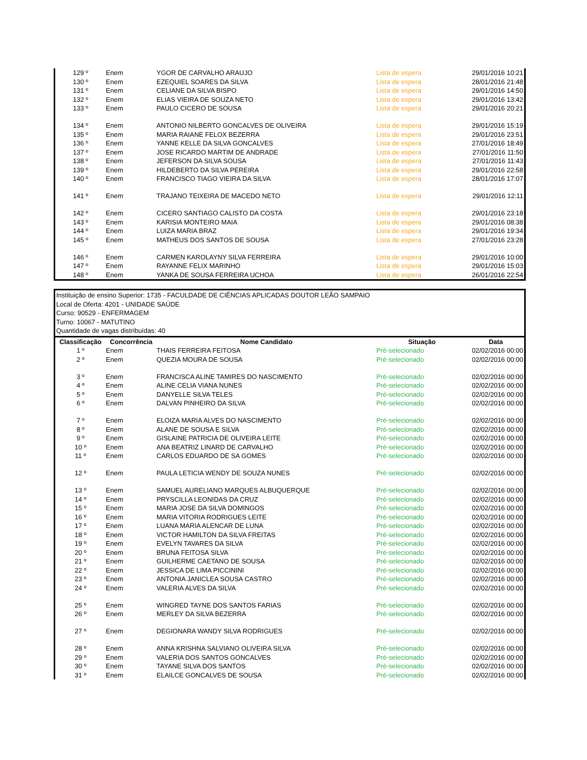| 129 º | Enem | YGOR DE CARVALHO ARAUJO | Lista de espera | 29/01/2016 10:21 |
| 130 º | Enem | EZEQUIEL SOARES DA SILVA | Lista de espera | 28/01/2016 21:48 |
| 131 º | Enem | CELIANE DA SILVA BISPO | Lista de espera | 29/01/2016 14:50 |
| 132 º | Enem | ELIAS VIEIRA DE SOUZA NETO | Lista de espera | 29/01/2016 13:42 |
| 133 º | Enem | PAULO CICERO DE SOUSA | Lista de espera | 29/01/2016 20:21 |
| 134 º | Enem | ANTONIO NILBERTO GONCALVES DE OLIVEIRA | Lista de espera | 29/01/2016 15:19 |
| 135 º | Enem | MARIA RAIANE FELOX BEZERRA | Lista de espera | 29/01/2016 23:51 |
| 136 º | Enem | YANNE KELLE DA SILVA GONCALVES | Lista de espera | 27/01/2016 18:49 |
| 137 º | Enem | JOSE RICARDO MARTIM DE ANDRADE | Lista de espera | 27/01/2016 11:50 |
| 138 º | Enem | JEFERSON DA SILVA SOUSA | Lista de espera | 27/01/2016 11:43 |
| 139 º | Enem | HILDEBERTO DA SILVA PEREIRA | Lista de espera | 29/01/2016 22:58 |
| 140 º | Enem | FRANCISCO TIAGO VIEIRA DA SILVA | Lista de espera | 28/01/2016 17:07 |
| 141 º | Enem | TRAJANO TEIXEIRA DE MACEDO NETO | Lista de espera | 29/01/2016 12:11 |
| 142 º | Enem | CICERO SANTIAGO CALISTO DA COSTA | Lista de espera | 29/01/2016 23:18 |
| 143 º | Enem | KARISIA MONTEIRO MAIA | Lista de espera | 29/01/2016 08:38 |
| 144 º | Enem | LUIZA MARIA BRAZ | Lista de espera | 29/01/2016 19:34 |
| 145 º | Enem | MATHEUS DOS SANTOS DE SOUSA | Lista de espera | 27/01/2016 23:28 |
| 146 º | Enem | CARMEN KAROLAYNY SILVA FERREIRA | Lista de espera | 29/01/2016 10:00 |
| 147 º | Enem | RAYANNE FELIX MARINHO | Lista de espera | 29/01/2016 15:03 |
| 148 º | Enem | YANKA DE SOUSA FERREIRA UCHOA | Lista de espera | 26/01/2016 22:54 |
Instituição de ensino Superior: 1735 - FACULDADE DE CIÊNCIAS APLICADAS DOUTOR LEÃO SAMPAIO
Local de Oferta: 4201 - UNIDADE SAÚDE
Curso: 90529 - ENFERMAGEM
Turno: 10067 - MATUTINO
Quantidade de vagas distribuídas: 40
| Classificação | Concorrência | Nome Candidato | Situação | Data |
| --- | --- | --- | --- | --- |
| 1 º | Enem | THAIS FERREIRA FEITOSA | Pré-selecionado | 02/02/2016 00:00 |
| 2 º | Enem | QUEZIA MOURA DE SOUSA | Pré-selecionado | 02/02/2016 00:00 |
| 3 º | Enem | FRANCISCA ALINE TAMIRES DO NASCIMENTO | Pré-selecionado | 02/02/2016 00:00 |
| 4 º | Enem | ALINE CELIA VIANA NUNES | Pré-selecionado | 02/02/2016 00:00 |
| 5 º | Enem | DANYELLE SILVA TELES | Pré-selecionado | 02/02/2016 00:00 |
| 6 º | Enem | DALVAN PINHEIRO DA SILVA | Pré-selecionado | 02/02/2016 00:00 |
| 7 º | Enem | ELOIZA MARIA ALVES DO NASCIMENTO | Pré-selecionado | 02/02/2016 00:00 |
| 8 º | Enem | ALANE DE SOUSA E SILVA | Pré-selecionado | 02/02/2016 00:00 |
| 9 º | Enem | GISLAINE PATRICIA DE OLIVEIRA LEITE | Pré-selecionado | 02/02/2016 00:00 |
| 10 º | Enem | ANA BEATRIZ LINARD DE CARVALHO | Pré-selecionado | 02/02/2016 00:00 |
| 11 º | Enem | CARLOS EDUARDO DE SA GOMES | Pré-selecionado | 02/02/2016 00:00 |
| 12 º | Enem | PAULA LETICIA WENDY DE SOUZA NUNES | Pré-selecionado | 02/02/2016 00:00 |
| 13 º | Enem | SAMUEL AURELIANO MARQUES ALBUQUERQUE | Pré-selecionado | 02/02/2016 00:00 |
| 14 º | Enem | PRYSCILLA LEONIDAS DA CRUZ | Pré-selecionado | 02/02/2016 00:00 |
| 15 º | Enem | MARIA JOSE DA SILVA DOMINGOS | Pré-selecionado | 02/02/2016 00:00 |
| 16 º | Enem | MARIA VITORIA RODRIGUES LEITE | Pré-selecionado | 02/02/2016 00:00 |
| 17 º | Enem | LUANA MARIA ALENCAR DE LUNA | Pré-selecionado | 02/02/2016 00:00 |
| 18 º | Enem | VICTOR HAMILTON DA SILVA FREITAS | Pré-selecionado | 02/02/2016 00:00 |
| 19 º | Enem | EVELYN TAVARES DA SILVA | Pré-selecionado | 02/02/2016 00:00 |
| 20 º | Enem | BRUNA FEITOSA SILVA | Pré-selecionado | 02/02/2016 00:00 |
| 21 º | Enem | GUILHERME CAETANO DE SOUSA | Pré-selecionado | 02/02/2016 00:00 |
| 22 º | Enem | JESSICA DE LIMA PICCININI | Pré-selecionado | 02/02/2016 00:00 |
| 23 º | Enem | ANTONIA JANICLEA SOUSA CASTRO | Pré-selecionado | 02/02/2016 00:00 |
| 24 º | Enem | VALERIA ALVES DA SILVA | Pré-selecionado | 02/02/2016 00:00 |
| 25 º | Enem | WINGRED TAYNE DOS SANTOS FARIAS | Pré-selecionado | 02/02/2016 00:00 |
| 26 º | Enem | MERLEY DA SILVA BEZERRA | Pré-selecionado | 02/02/2016 00:00 |
| 27 º | Enem | DEGIONARA WANDY SILVA RODRIGUES | Pré-selecionado | 02/02/2016 00:00 |
| 28 º | Enem | ANNA KRISHNA SALVIANO OLIVEIRA SILVA | Pré-selecionado | 02/02/2016 00:00 |
| 29 º | Enem | VALERIA DOS SANTOS GONCALVES | Pré-selecionado | 02/02/2016 00:00 |
| 30 º | Enem | TAYANE SILVA DOS SANTOS | Pré-selecionado | 02/02/2016 00:00 |
| 31 º | Enem | ELAILCE GONCALVES DE SOUSA | Pré-selecionado | 02/02/2016 00:00 |